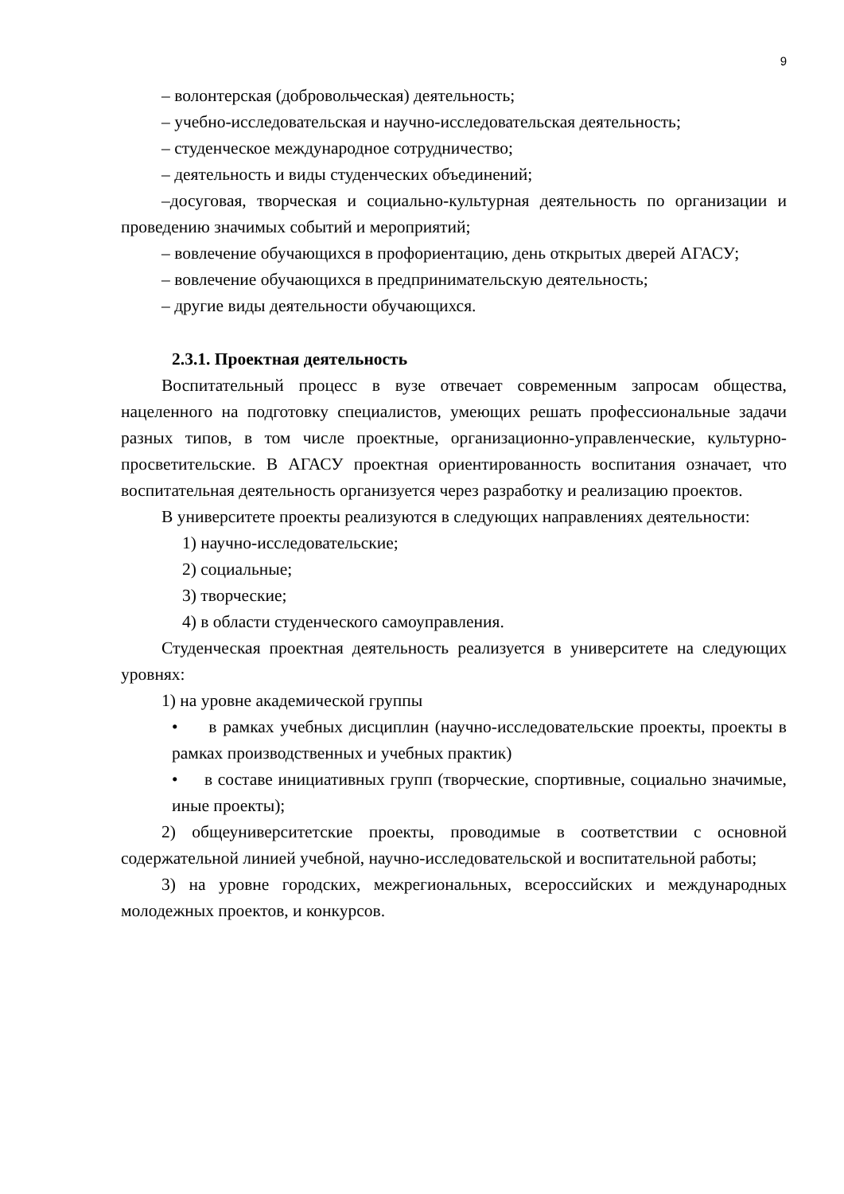9
– волонтерская (добровольческая) деятельность;
– учебно-исследовательская и научно-исследовательская деятельность;
– студенческое международное сотрудничество;
– деятельность и виды студенческих объединений;
–досуговая, творческая и социально-культурная деятельность по организации и проведению значимых событий и мероприятий;
– вовлечение обучающихся в профориентацию, день открытых дверей АГАСУ;
– вовлечение обучающихся в предпринимательскую деятельность;
– другие виды деятельности обучающихся.
2.3.1. Проектная деятельность
Воспитательный процесс в вузе отвечает современным запросам общества, нацеленного на подготовку специалистов, умеющих решать профессиональные задачи разных типов, в том числе проектные, организационно-управленческие, культурно-просветительские. В АГАСУ проектная ориентированность воспитания означает, что воспитательная деятельность организуется через разработку и реализацию проектов.
В университете проекты реализуются в следующих направлениях деятельности:
1) научно-исследовательские;
2) социальные;
3) творческие;
4) в области студенческого самоуправления.
Студенческая проектная деятельность реализуется в университете на следующих уровнях:
1) на уровне академической группы
• в рамках учебных дисциплин (научно-исследовательские проекты, проекты в рамках производственных и учебных практик)
• в составе инициативных групп (творческие, спортивные, социально значимые, иные проекты);
2) общеуниверситетские проекты, проводимые в соответствии с основной содержательной линией учебной, научно-исследовательской и воспитательной работы;
3) на уровне городских, межрегиональных, всероссийских и международных молодежных проектов, и конкурсов.